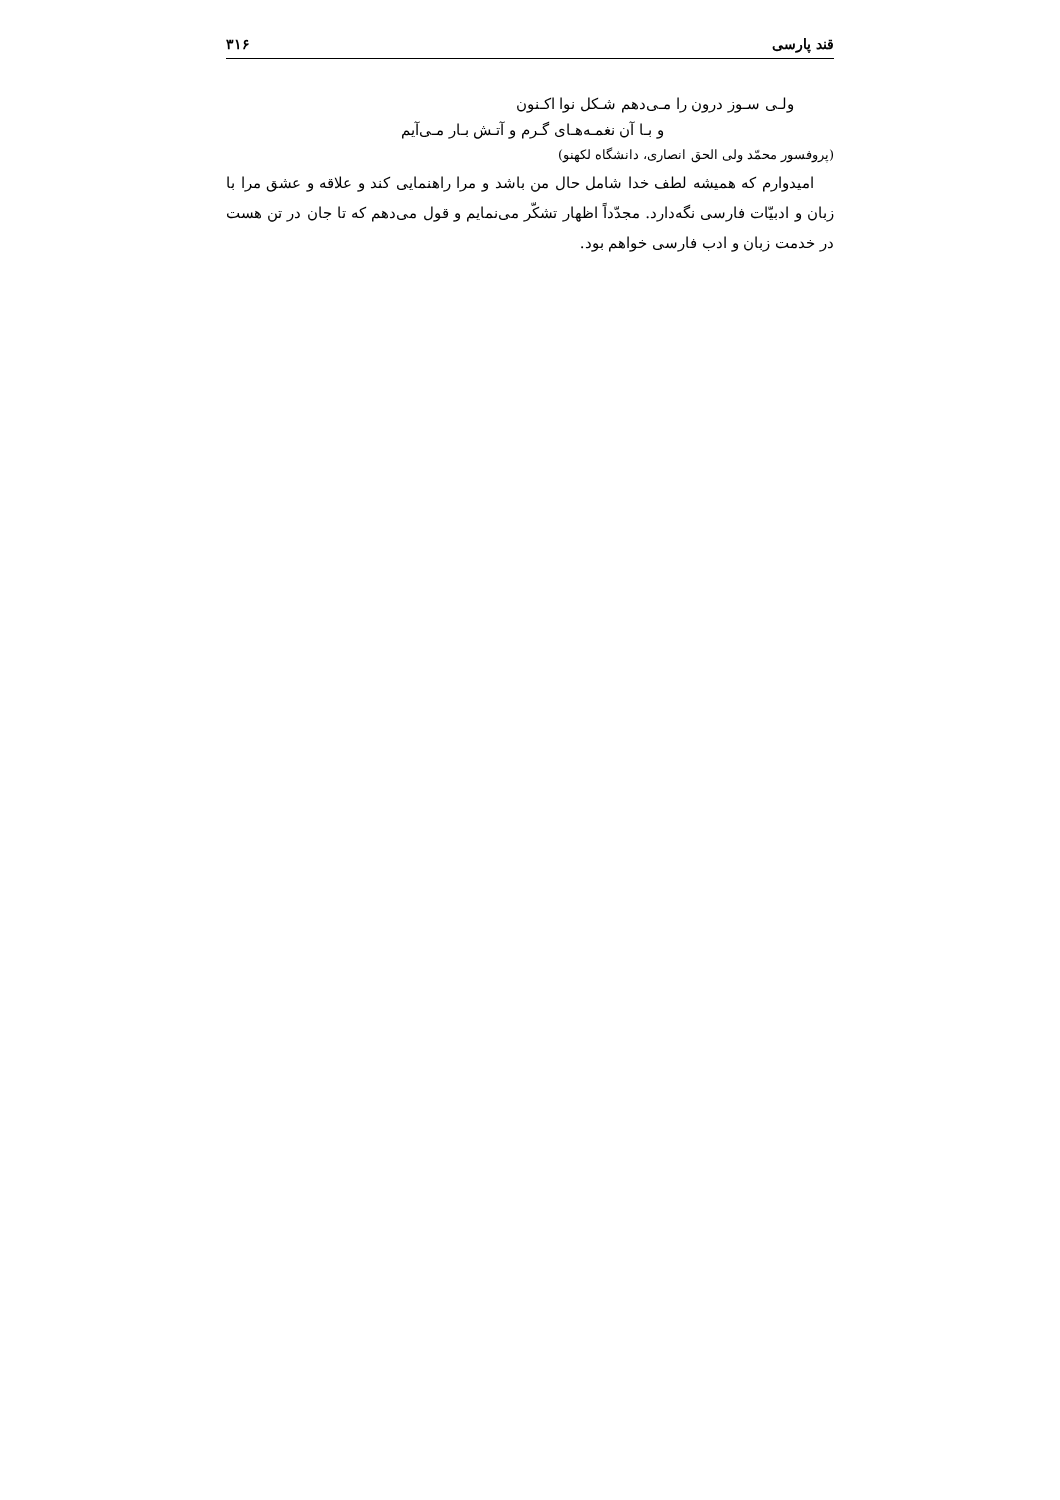قند پارسی ۳۱۶
ولـی سـوز درون را مـی‌دهم شـکل نوا اکـنون
و بـا آن نغمـه‌هـای گـرم و آتـش بـار مـی‌آیم
(پروفسور محمّد ولی الحق انصاری، دانشگاه لکهنو)
امیدوارم که همیشه لطف خدا شامل حال من باشد و مرا راهنمایی کند و علاقه و عشق مرا با زبان و ادبیّات فارسی نگه‌دارد. مجدّداً اظهار تشکّر می‌نمایم و قول می‌دهم که تا جان در تن هست در خدمت زبان و ادب فارسی خواهم بود.